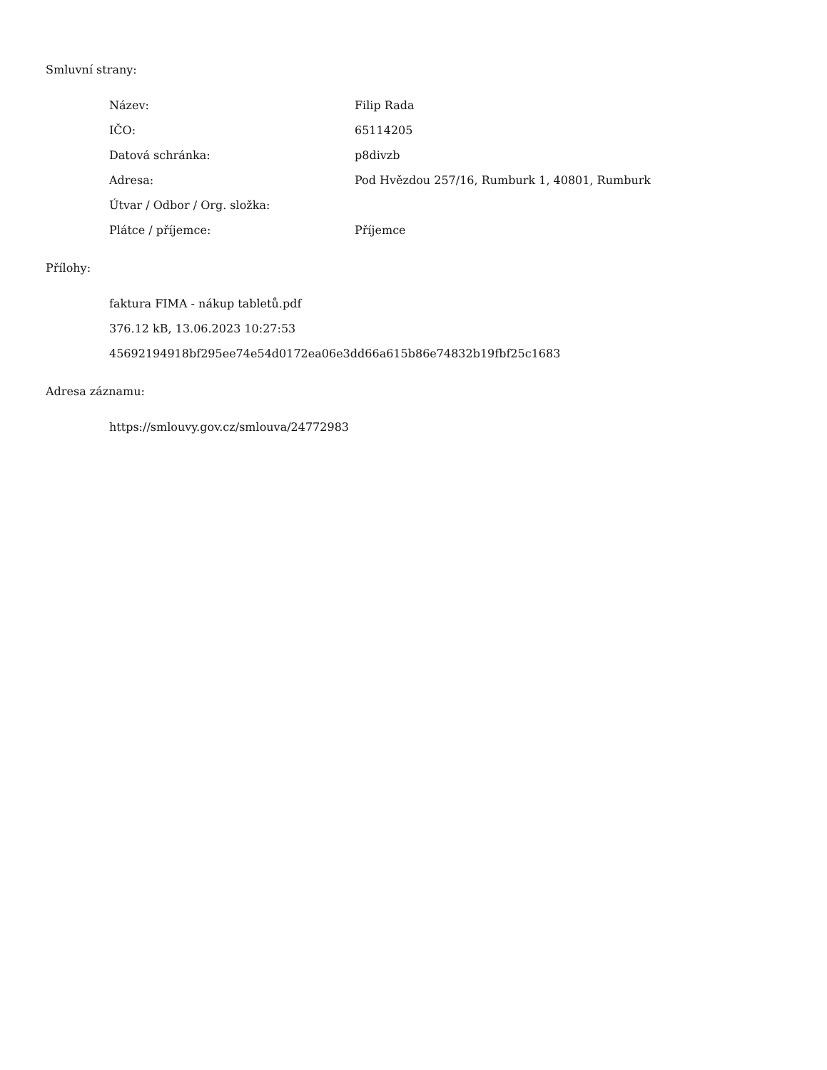Smluvní strany:
| Název: | Filip Rada |
| IČO: | 65114205 |
| Datová schránka: | p8divzb |
| Adresa: | Pod Hvězdou 257/16, Rumburk 1, 40801, Rumburk |
| Útvar / Odbor / Org. složka: | |
| Plátce / příjemce: | Příjemce |
Přílohy:
faktura FIMA - nákup tabletů.pdf
376.12 kB, 13.06.2023 10:27:53
45692194918bf295ee74e54d0172ea06e3dd66a615b86e74832b19fbf25c1683
Adresa záznamu:
https://smlouvy.gov.cz/smlouva/24772983